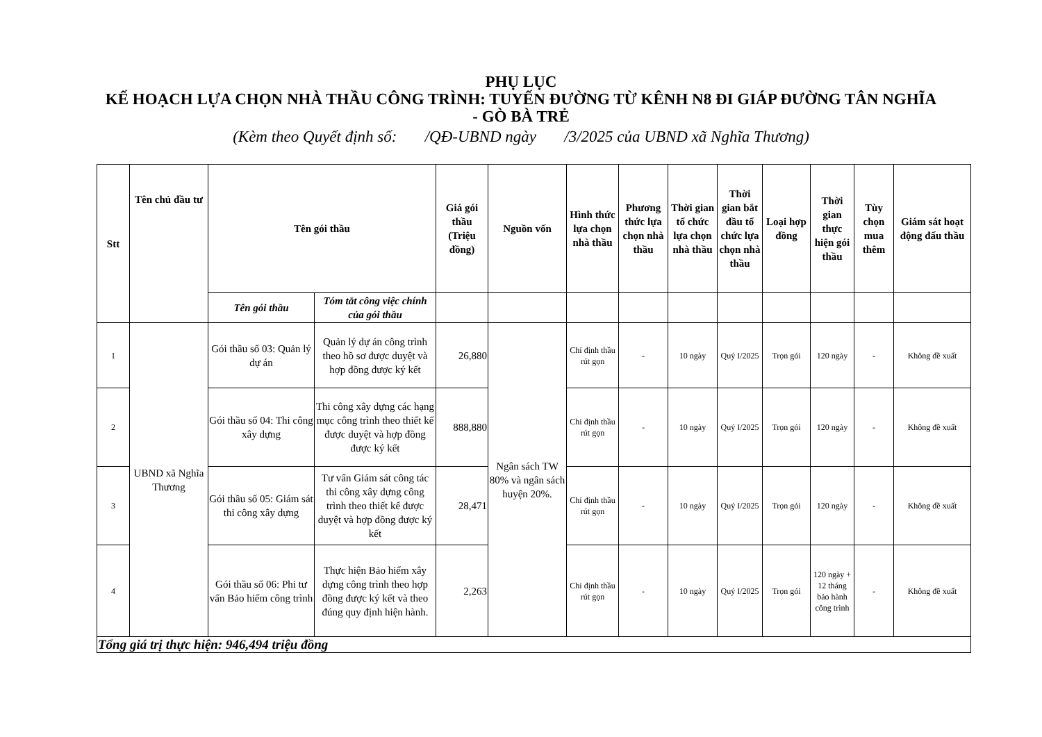PHỤ LỤC
KẾ HOẠCH LỰA CHỌN NHÀ THẦU CÔNG TRÌNH: TUYẾN ĐƯỜNG TỪ KÊNH N8 ĐI GIÁP ĐƯỜNG TÂN NGHĨA - GÒ BÀ TRẺ
(Kèm theo Quyết định số: /QĐ-UBND ngày /3/2025 của UBND xã Nghĩa Thương)
| Stt | Tên chủ đầu tư | Tên gói thầu | | Giá gói thầu (Triệu đồng) | Nguồn vốn | Hình thức lựa chọn nhà thầu | Phương thức lựa chọn nhà thầu | Thời gian tổ chức lựa chọn nhà thầu | Thời gian bắt đầu tổ chức lựa chọn nhà thầu | Loại hợp đồng | Thời gian thực hiện gói thầu | Tùy chọn mua thêm | Giám sát hoạt động đấu thầu |
| --- | --- | --- | --- | --- | --- | --- | --- | --- | --- | --- | --- | --- | --- |
| | | Tên gói thầu | Tóm tắt công việc chính của gói thầu | | | | | | | | | | |
| 1 | UBND xã Nghĩa Thương | Gói thầu số 03: Quản lý dự án | Quản lý dự án công trình theo hồ sơ được duyệt và hợp đồng được ký kết | 26,880 | Ngân sách TW 80% và ngân sách huyện 20%. | Chỉ định thầu rút gọn | - | 10 ngày | Quý I/2025 | Trọn gói | 120 ngày | - | Không đề xuất |
| 2 | | Gói thầu số 04: Thi công xây dựng | Thi công xây dựng các hạng mục công trình theo thiết kế được duyệt và hợp đồng được ký kết | 888,880 | | Chỉ định thầu rút gọn | - | 10 ngày | Quý I/2025 | Trọn gói | 120 ngày | - | Không đề xuất |
| 3 | | Gói thầu số 05: Giám sát thi công xây dựng | Tư vấn Giám sát công tác thi công xây dựng công trình theo thiết kế được duyệt và hợp đồng được ký kết | 28,471 | | Chỉ định thầu rút gọn | - | 10 ngày | Quý I/2025 | Trọn gói | 120 ngày | - | Không đề xuất |
| 4 | | Gói thầu số 06: Phi tư vấn Bảo hiểm công trình | Thực hiện Bảo hiểm xây dựng công trình theo hợp đồng được ký kết và theo đúng quy định hiện hành. | 2,263 | | Chỉ định thầu rút gọn | - | 10 ngày | Quý I/2025 | Trọn gói | 120 ngày + 12 tháng bảo hành công trình | - | Không đề xuất |
| Tổng giá trị thực hiện: 946,494 triệu đồng | | | | | | | | | | | | | |